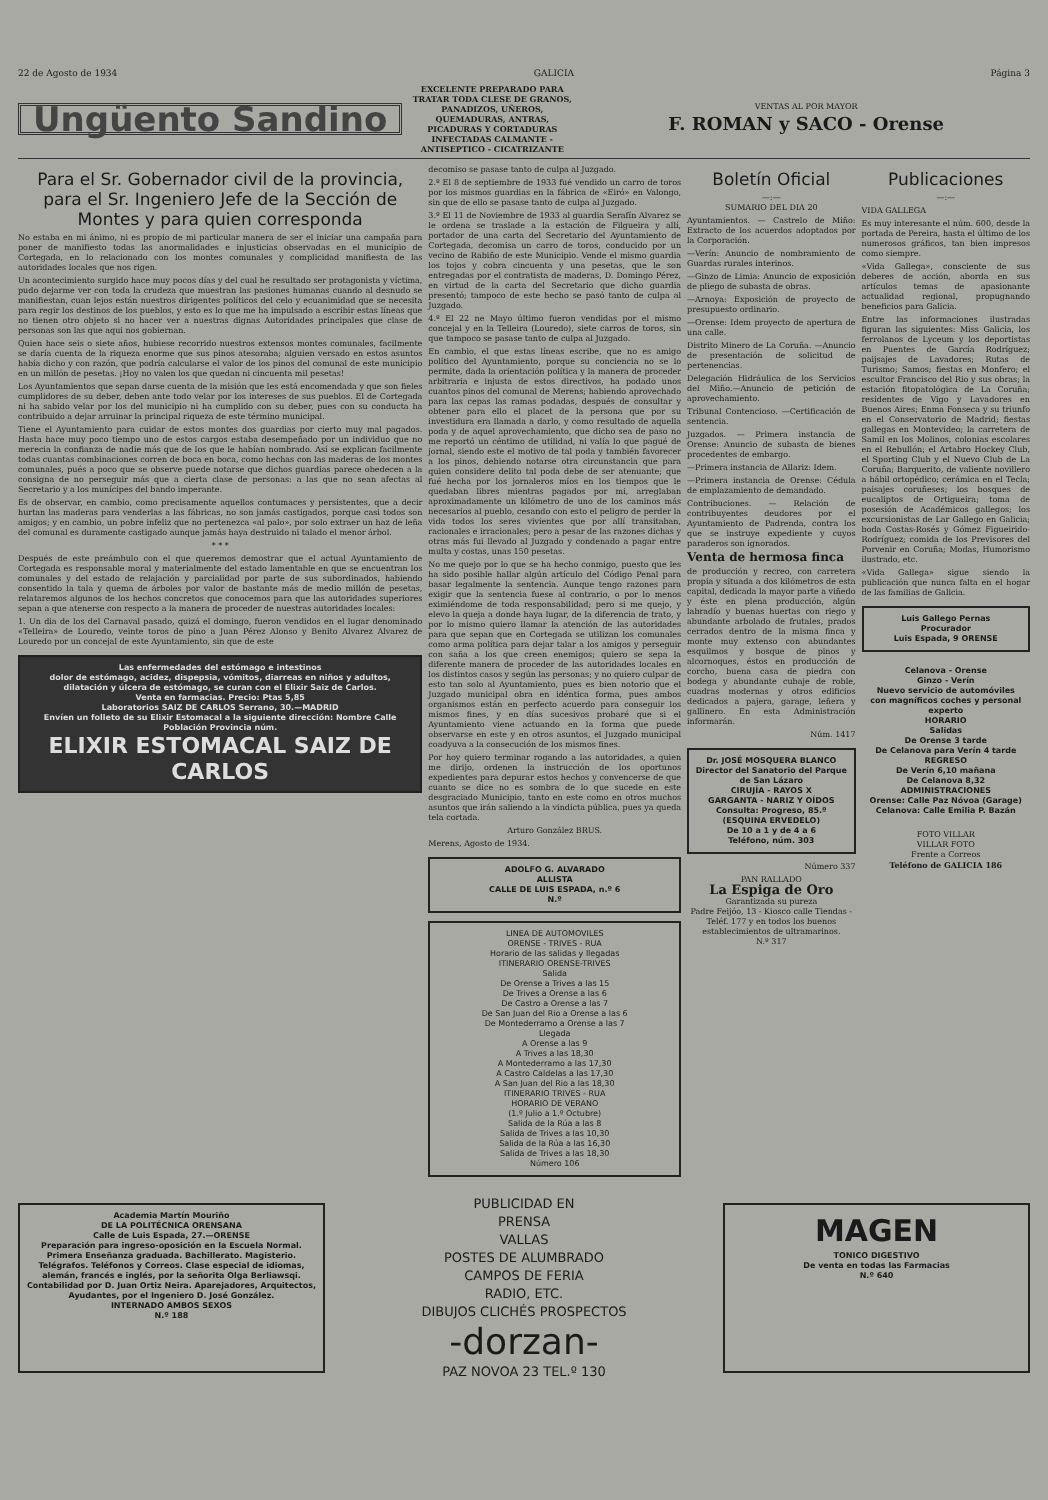22 de Agosto de 1934 GALICIA Página 3
Ungüento Sandino
EXCELENTE PREPARADO PARA TRATAR TODA CLESE DE GRANOS, PANADIZOS, UÑEROS, QUEMADURAS, ANTRAS, PICADURAS Y CORTADURAS INFECTADAS CALMANTE - ANTISEPTICO - CICATRIZANTE
VENTAS AL POR MAYOR
F. ROMAN y SACO - Orense
Para el Sr. Gobernador civil de la provincia, para el Sr. Ingeniero Jefe de la Sección de Montes y para quien corresponda
No estaba en mi ánimo, ni es propio de mi particular manera de ser el iniciar una campaña para poner de manifiesto todas las anormalidades e injusticias observadas en el municipio de Cortegada, en lo relacionado con los montes comunales y complicidad manifiesta de las autoridades locales que nos rigen.
Un acontecimiento surgido hace muy pocos días y del cual he resultado ser protagonista y víctima, pudo dejarme ver con toda la crudeza que muestran las pasiones humanas cuando al desnudo se manifiestan, cuan lejos están nuestros dirigentes políticos del celo y ecuanimidad que se necesita para regir los destinos de los pueblos, y esto es lo que me ha impulsado a escribir estas líneas que no tienen otro objeto si no hacer ver a nuestras dignas Autoridades principales que clase de personas son las que aqui nos gobiernan.
Quien hace seis o siete años, hubiese recorrido nuestros extensos montes comunales, facilmente se daría cuenta de la riqueza enorme que sus pinos atesoraba; alguien versado en estos asuntos había dicho y con razón, que podría calcularse el valor de los pinos del comunal de este municipio en un millón de pesetas. ¡Hoy no valen los que quedan ni cincuenta mil pesetas!
Los Ayuntamientos que sepan darse cuenta de la misión que les está encomendada y que son fieles cumplidores de su deber, deben ante todo velar por los intereses de sus pueblos. El de Cortegada ni ha sabido velar por los del municipio ni ha cumplido con su deber, pues con su conducta ha contribuido a dejar arruinar la principal riqueza de este término municipal.
Tiene el Ayuntamiento para cuidar de estos montes dos guardias por cierto muy mal pagados. Hasta hace muy poco tiempo uno de estos cargos estaba desempeñado por un individuo que no merecia la confianza de nadie más que de los que le habían nombrado. Así se explican facilmente todas cuantas combinaciones corren de boca en boca, como hechas con las maderas de los montes comunales, pués a poco que se observe puede notarse que dichos guardias parece obedecen a la consigna de no perseguir más que a cierta clase de personas: a las que no sean afectas al Secretario y a los munícipes del bando imperante.
Es de observar, en cambio, como precisamente aquellos contumaces y persistentes, que a decir hurtan las maderas para venderlas a las fábricas, no son jamás castigados, porque casi todos son amigos; y en cambio, un pobre infeliz que no pertenezca «al palo», por solo extraer un haz de leña del comunal es duramente castigado aunque jamás haya destruido ni talado el menor árbol.
* * *
Después de este preámbulo con el que queremos demostrar que el actual Ayuntamiento de Cortegada es responsable moral y materialmente del estado lamentable en que se encuentran los comunales y del estado de relajación y parcialidad por parte de sus subordinados, habiendo consentido la tala y quema de árboles por valor de bastante más de medio millón de pesetas, relataremos algunos de los hechos concretos que conocemos para que las autoridades superiores sepan a que atenerse con respecto a la manera de proceder de nuestras autoridades locales:
1. Un dia de los del Carnaval pasado, quizá el domingo, fueron vendidos en el lugar denominado «Telleira» de Louredo, veinte toros de pino a Juan Pérez Alonso y Benito Alvarez Alvarez de Louredo por un concejal de este Ayuntamiento, sin que de este
Las enfermedades del estómago e intestinos
dolor de estómago, acidez, dispepsia, vómitos, diarreas en niños y adultos, dilatación y úlcera de estómago, se curan con el Elixir Saiz de Carlos.
Venta en farmacias. Precio: Ptas 5,85
Laboratorios SAIZ DE CARLOS Serrano, 30.—MADRID
Envíen un folleto de su Elixir Estomacal a la siguiente dirección: Nombre Calle Población Provincia núm.
ELIXIR ESTOMACAL SAIZ DE CARLOS
decomiso se pasase tanto de culpa al Juzgado.
2.º El 8 de septiembre de 1933 fué vendido un carro de toros por los mismos guardias en la fábrica de «Eiró» en Valongo, sin que de ello se pasase tanto de culpa al Juzgado.
3.º El 11 de Noviembre de 1933 al guardia Serafín Alvarez se le ordena se traslade a la estación de Filgueira y allí, portador de una carta del Secretario del Ayuntamiento de Cortegada, decomisa un carro de toros, conducido por un vecino de Rabiño de este Municipio. Vende el mismo guardia los tojos y cobra cincuenta y una pesetas, que le son entregadas por el contratista de maderas, D. Domingo Pérez, en virtud de la carta del Secretario que dicho guardia presentó; tampoco de este hecho se pasó tanto de culpa al Juzgado.
4.º El 22 ne Mayo último fueron vendidas por el mismo concejal y en la Telleira (Louredo), siete carros de toros, sin que tampoco se pasase tanto de culpa al Juzgado.
En cambio, el que estas líneas escribe, que no es amigo político del Ayuntamiento, porque su conciencia no se lo permite, dada la orientación política y la manera de proceder arbitraria e injusta de estos directivos, ha podado unos cuantos pinos del comunal de Merens; habiendo aprovechado para las cepas las ramas podadas, después de consultar y obtener para ello el placet de la persona que por su investidura era llamada a darlo, y como resultado de aquella poda y de aquel aprovechamiento, que dicho sea de paso no me reportó un céntimo de utilidad, ni valía lo que pagué de jornal, siendo este el motivo de tal poda y también favorecer a los pinos, debiendo notarse otra circunstancia que para quien considere delito tal poda debe de ser atenuante; que fué hecha por los jornaleros míos en los tiempos que le quedaban libres mientras pagados por mi, arreglaban aproximadamente un kilómetro de uno de los caminos más necesarios al pueblo, cesando con esto el peligro de perder la vida todos los seres vivientes que por allí transitaban, racionales e irracionales; pero a pesar de las razones dichas y otras más fui llevado al Juzgado y condenado a pagar entre multa y costas, unas 150 pesetas.
No me quejo por lo que se ha hecho conmigo, puesto que les ha sido posible hallar algún artículo del Código Penal para basar legalmente la sentencia. Aunque tengo razones para exigir que la sentencia fuese al contrario, o por lo menos eximiéndome de toda responsabilidad; pero si me quejo, y elevo la queja a donde haya lugar, de la diferencia de trato, y por lo mismo quiero llamar la atención de las autoridades para que sepan que en Cortegada se utilizan los comunales como arma política para dejar talar a los amigos y perseguir con saña a los que creen enemigos; quiero se sepa la diferente manera de proceder de las autoridades locales en los distintos casos y según las personas; y no quiero culpar de esto tan solo al Ayuntamiento, pues es bien notorio que el Juzgado municipal obra en idéntica forma, pues ambos organismos están en perfecto acuerdo para conseguir los mismos fines, y en días sucesivos probaré que si el Ayuntamiento viene actuando en la forma que puede observarse en este y en otros asuntos, el Juzgado municipal coadyuva a la consecución de los mismos fines.
Por hoy quiero terminar rogando a las autoridades, a quien me dirijo, ordenen la instrucción de los oportunos expedientes para depurar estos hechos y convencerse de que cuanto se dice no es sombra de lo que sucede en este desgraciado Municipio, tanto en este como en otros muchos asuntos que irán saliendo a la vindicta pública, pues ya queda tela cortada.
Arturo González BRUS.
Merens, Agosto de 1934.
ADOLFO G. ALVARADO
ALLISTA
CALLE DE LUIS ESPADA, n.º 6
N.º
LINEA DE AUTOMOVILES
ORENSE - TRIVES - RUA
Horario de las salidas y llegadas
ITINERARIO ORENSE-TRIVES
Salida
De Orense a Trives a las 15
De Trives a Orense a las 6
De Castro a Orense a las 7
De San Juan del Rio a Orense a las 6
De Montederramo a Orense a las 7
Llegada
A Orense a las 9
A Trives a las 18,30
A Montederramo a las 17,30
A Castro Caldelas a las 17,30
A San Juan del Rio a las 18,30
ITINERARIO TRIVES - RUA
HORARIO DE VERANO
(1.º Julio a 1.º Octubre)
Salida de la Rúa a las 8
Salida de Trives a las 10,30
Salida de la Rúa a las 16,30
Salida de Trives a las 18,30
Número 106
Boletín Oficial
—:—
SUMARIO DEL DIA 20
Ayuntamientos. — Castrelo de Miño: Extracto de los acuerdos adoptados por la Corporación.
—Verín: Anuncio de nombramiento de Guardas rurales interinos.
—Ginzo de Limia: Anuncio de exposición de pliego de subasta de obras.
—Arnoya: Exposición de proyecto de presupuesto ordinario.
—Orense: Idem proyecto de apertura de una calle.
Distrito Minero de La Coruña. —Anuncio de presentación de solicitud de pertenencias.
Delegación Hidráulica de los Servicios del Miño.—Anuncio de petición de aprovechamiento.
Tribunal Contencioso. —Certificación de sentencia.
Juzgados. — Primera instancia de Orense: Anuncio de subasta de bienes procedentes de embargo.
—Primera instancia de Allariz: Idem.
—Primera instancia de Orense: Cédula de emplazamiento de demandado.
Contribuciones. — Relación de contribuyentes deudores por el Ayuntamiento de Padrenda, contra los que se instruye expediente y cuyos paraderos son ignorados.
Venta de hermosa finca
de producción y recreo, con carretera propia y situada a dos kilómetros de esta capital, dedicada la mayor parte a viñedo y éste en plena producción, algún labradío y buenas huertas con riego y abundante arbolado de frutales, prados cerrados dentro de la misma finca y monte muy extenso con abundantes esquilmos y bosque de pinos y alcornoques, éstos en producción de corcho, buena casa de piedra con bodega y abundante cubaje de roble, cuadras modernas y otros edificios dedicados a pajera, garage, leñera y gallinero. En esta Administración informarán.
Núm. 1417
Dr. JOSÉ MOSQUERA BLANCO
Director del Sanatorio del Parque de San Lázaro
CIRUJÍA - RAYOS X
GARGANTA - NARIZ Y OÍDOS
Consulta: Progreso, 85.º
(ESQUINA ERVEDELO)
De 10 a 1 y de 4 a 6
Teléfono, núm. 303
Número 337
PAN RALLADO
La Espiga de Oro
Garantizada su pureza
Padre Feijóo, 13 - Kiosco calle Tiendas - Teléf. 177 y en todos los buenos establecimientos de ultramarinos.
N.º 317
Publicaciones
—:—
VIDA GALLEGA
Es muy interesante el núm. 600, desde la portada de Pereira, hasta el último de los numerosos gráficos, tan bien impresos como siempre.
«Vida Gallega», consciente de sus deberes de acción, aborda en sus artículos temas de apasionante actualidad regional, propugnando beneficios para Galicia.
Entre las informaciones ilustradas figuran las siguientes: Miss Galicia, los ferrolanos de Lyceum y los deportistas en Puentes de García Rodríguez; paijsajes de Lavadores; Rutas de Turismo; Samos; fiestas en Monfero; el escultor Francisco del Rio y sus obras; la estación fitopatológica de La Coruña; residentes de Vigo y Lavadores en Buenos Aires; Enma Fonseca y su triunfo en el Conservatorio de Madrid; fiestas gallegas en Montevideo; la carretera de Samil en los Molinos, colonias escolares en el Rebullón; el Artabro Hockey Club, el Sporting Club y el Nuevo Club de La Coruña; Barquerito, de valiente novillero a hábil ortopédico; cerámica en el Tecla; paisajes coruñeses; los bosques de eucaliptos de Ortigueira; toma de posesión de Académicos gallegos; los excursionistas de Lar Gallego en Galicia; boda Costas-Rosés y Gómez Figueirido-Rodríguez; comida de los Previsores del Porvenir en Coruña; Modas, Humorismo ilustrado, etc.
«Vida Gallega» sigue siendo la publicación que nunca falta en el hogar de las familias de Galicia.
Luis Gallego Pernas
Procurador
Luis Espada, 9 ORENSE
Celanova - Orense
Ginzo - Verín
Nuevo servicio de automóviles con magníficos coches y personal experto
HORARIO
Salidas
De Orense 3 tarde
De Celanova para Verín 4 tarde
REGRESO
De Verín 6,10 mañana
De Celanova 8,32
ADMINISTRACIONES
Orense: Calle Paz Nóvoa (Garage)
Celanova: Calle Emilia P. Bazán
FOTO VILLAR
VILLAR FOTO
Frente a Correos
Teléfono de GALICIA 186
Academia Martín Mouriño
DE LA POLITÉCNICA ORENSANA
Calle de Luis Espada, 27.—ORENSE
Preparación para ingreso-oposición en la Escuela Normal. Primera Enseñanza graduada. Bachillerato. Magisterio. Telégrafos. Teléfonos y Correos. Clase especial de idiomas, alemán, francés e inglés, por la señorita Olga Berliawsqi. Contabilidad por D. Juan Ortiz Neira. Aparejadores, Arquitectos, Ayudantes, por el Ingeniero D. José González.
INTERNADO AMBOS SEXOS
N.º 188
PUBLICIDAD EN
PRENSA
VALLAS
POSTES DE ALUMBRADO
CAMPOS DE FERIA
RADIO, ETC.
DIBUJOS CLICHÉS PROSPECTOS
-dorzan-
PAZ NOVOA 23 TEL.º 130
MAGEN
TONICO DIGESTIVO
De venta en todas las Farmacias
N.º 640